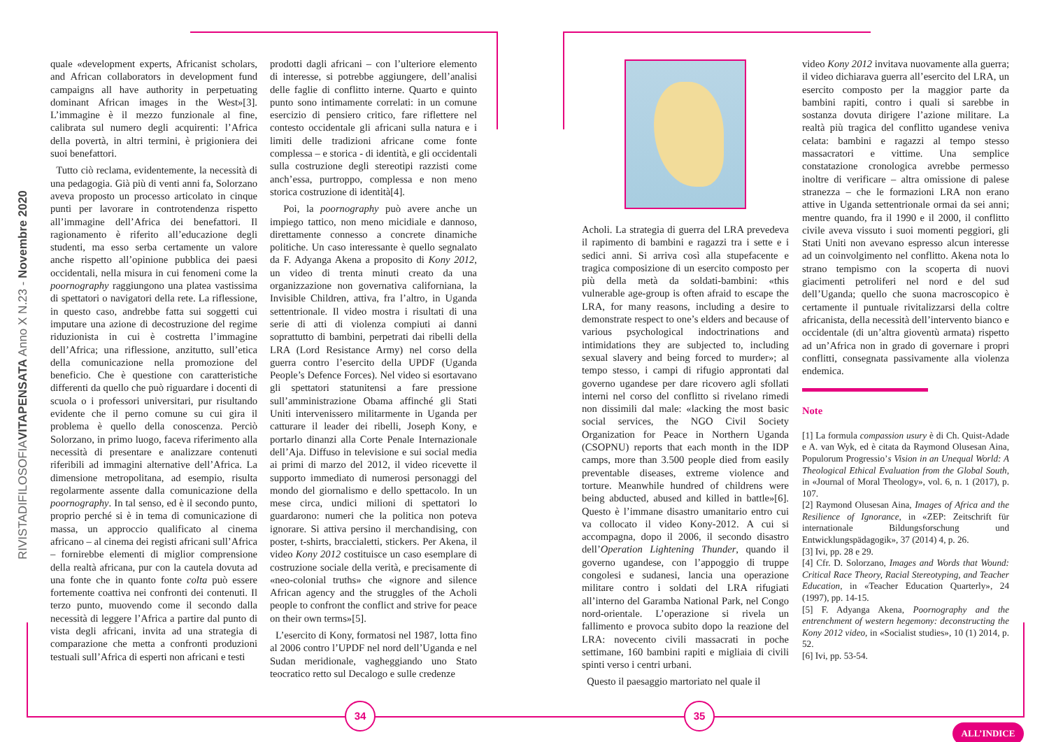RIVISTADIFILOSOFIAVITAPENSATA Anno X N.23 - Novembre 2020
quale «development experts, Africanist scholars, and African collaborators in development fund campaigns all have authority in perpetuating dominant African images in the West»[3]. L’immagine è il mezzo funzionale al fine, calibrata sul numero degli acquirenti: l’Africa della povertà, in altri termini, è prigioniera dei suoi benefattori.
Tutto ciò reclama, evidentemente, la necessità di una pedagogia. Già più di venti anni fa, Solorzano aveva proposto un processo articolato in cinque punti per lavorare in controtendenza rispetto all’immagine dell’Africa dei benefattori. Il ragionamento è riferito all’educazione degli studenti, ma esso serba certamente un valore anche rispetto all’opinione pubblica dei paesi occidentali, nella misura in cui fenomeni come la poornography raggiungono una platea vastissima di spettatori o navigatori della rete. La riflessione, in questo caso, andrebbe fatta sui soggetti cui imputare una azione di decostruzione del regime riduzionista in cui è costretta l’immagine dell’Africa; una riflessione, anzitutto, sull’etica della comunicazione nella promozione del beneficio. Che è questione con caratteristiche differenti da quello che può riguardare i docenti di scuola o i professori universitari, pur risultando evidente che il perno comune su cui gira il problema è quello della conoscenza. Perciò Solorzano, in primo luogo, faceva riferimento alla necessità di presentare e analizzare contenuti riferibili ad immagini alternative dell’Africa. La dimensione metropolitana, ad esempio, risulta regolarmente assente dalla comunicazione della poornography. In tal senso, ed è il secondo punto, proprio perché si è in tema di comunicazione di massa, un approccio qualificato al cinema africano – al cinema dei registi africani sull’Africa – fornirebbe elementi di miglior comprensione della realtà africana, pur con la cautela dovuta ad una fonte che in quanto fonte colta può essere fortemente coattiva nei confronti dei contenuti. Il terzo punto, muovendo come il secondo dalla necessità di leggere l’Africa a partire dal punto di vista degli africani, invita ad una strategia di comparazione che metta a confronti produzioni testuali sull’Africa di esperti non africani e testi
prodotti dagli africani – con l’ulteriore elemento di interesse, si potrebbe aggiungere, dell’analisi delle faglie di conflitto interne. Quarto e quinto punto sono intimamente correlati: in un comune esercizio di pensiero critico, fare riflettere nel contesto occidentale gli africani sulla natura e i limiti delle tradizioni africane come fonte complessa – e storica - di identità, e gli occidentali sulla costruzione degli stereotipi razzisti come anch’essa, purtroppo, complessa e non meno storica costruzione di identità[4].
Poi, la poornography può avere anche un impiego tattico, non meno micidiale e dannoso, direttamente connesso a concrete dinamiche politiche. Un caso interessante è quello segnalato da F. Adyanga Akena a proposito di Kony 2012, un video di trenta minuti creato da una organizzazione non governativa californiana, la Invisible Children, attiva, fra l’altro, in Uganda settentrionale. Il video mostra i risultati di una serie di atti di violenza compiuti ai danni soprattutto di bambini, perpetrati dai ribelli della LRA (Lord Resistance Army) nel corso della guerra contro l’esercito della UPDF (Uganda People’s Defence Forces). Nel video si esortavano gli spettatori statunitensi a fare pressione sull’amministrazione Obama affinché gli Stati Uniti intervenissero militarmente in Uganda per catturare il leader dei ribelli, Joseph Kony, e portarlo dinanzi alla Corte Penale Internazionale dell’Aja. Diffuso in televisione e sui social media ai primi di marzo del 2012, il video ricevette il supporto immediato di numerosi personaggi del mondo del giornalismo e dello spettacolo. In un mese circa, undici milioni di spettatori lo guardarono: numeri che la politica non poteva ignorare. Si attiva persino il merchandising, con poster, t-shirts, braccialetti, stickers. Per Akena, il video Kony 2012 costituisce un caso esemplare di costruzione sociale della verità, e precisamente di «neo-colonial truths» che «ignore and silence African agency and the struggles of the Acholi people to confront the conflict and strive for peace on their own terms»[5].
L’esercito di Kony, formatosi nel 1987, lotta fino al 2006 contro l’UPDF nel nord dell’Uganda e nel Sudan meridionale, vagheggiando uno Stato teocratico retto sul Decalogo e sulle credenze
Acholi. La strategia di guerra del LRA prevedeva il rapimento di bambini e ragazzi tra i sette e i sedici anni. Si arriva così alla stupefacente e tragica composizione di un esercito composto per più della metà da soldati-bambini: «this vulnerable age-group is often afraid to escape the LRA, for many reasons, including a desire to demonstrate respect to one’s elders and because of various psychological indoctrinations and intimidations they are subjected to, including sexual slavery and being forced to murder»; al tempo stesso, i campi di rifugio approntati dal governo ugandese per dare ricovero agli sfollati interni nel corso del conflitto si rivelano rimedi non dissimili dal male: «lacking the most basic social services, the NGO Civil Society Organization for Peace in Northern Uganda (CSOPNU) reports that each month in the IDP camps, more than 3.500 people died from easily preventable diseases, extreme violence and torture. Meanwhile hundred of childrens were being abducted, abused and killed in battle»[6]. Questo è l’immane disastro umanitario entro cui va collocato il video Kony-2012. A cui si accompagna, dopo il 2006, il secondo disastro dell’Operation Lightening Thunder, quando il governo ugandese, con l’appoggio di truppe congolesi e sudanesi, lancia una operazione militare contro i soldati del LRA rifugiati all’interno del Garamba National Park, nel Congo nord-orientale. L’operazione si rivela un fallimento e provoca subito dopo la reazione del LRA: novecento civili massacrati in poche settimane, 160 bambini rapiti e migliaia di civili spinti verso i centri urbani.
Questo il paesaggio martoriato nel quale il
video Kony 2012 invitava nuovamente alla guerra; il video dichiarava guerra all’esercito del LRA, un esercito composto per la maggior parte da bambini rapiti, contro i quali si sarebbe in sostanza dovuta dirigere l’azione militare. La realtà più tragica del conflitto ugandese veniva celata: bambini e ragazzi al tempo stesso massacratori e vittime. Una semplice constatazione cronologica avrebbe permesso inoltre di verificare – altra omissione di palese stranezza – che le formazioni LRA non erano attive in Uganda settentrionale ormai da sei anni; mentre quando, fra il 1990 e il 2000, il conflitto civile aveva vissuto i suoi momenti peggiori, gli Stati Uniti non avevano espresso alcun interesse ad un coinvolgimento nel conflitto. Akena nota lo strano tempismo con la scoperta di nuovi giacimenti petroliferi nel nord e del sud dell’Uganda; quello che suona macroscopico è certamente il puntuale rivitalizzarsi della coltre africanista, della necessità dell’intervento bianco e occidentale (di un’altra gioventù armata) rispetto ad un’Africa non in grado di governare i propri conflitti, consegnata passivamente alla violenza endemica.
Note
[1] La formula compassion usury è di Ch. Quist-Adade e A. van Wyk, ed è citata da Raymond Olusesan Aina, Populorum Progressio’s Vision in an Unequal World: A Theological Ethical Evaluation from the Global South, in «Journal of Moral Theology», vol. 6, n. 1 (2017), p. 107.
[2] Raymond Olusesan Aina, Images of Africa and the Resilience of Ignorance, in «ZEP: Zeitschrift für internationale Bildungsforschung und Entwicklungspädagogik», 37 (2014) 4, p. 26.
[3] Ivi, pp. 28 e 29.
[4] Cfr. D. Solorzano, Images and Words that Wound: Critical Race Theory, Racial Stereotyping, and Teacher Education, in «Teacher Education Quarterly», 24 (1997), pp. 14-15.
[5] F. Adyanga Akena, Poornography and the entrenchment of western hegemony: deconstructing the Kony 2012 video, in «Socialist studies», 10 (1) 2014, p. 52.
[6] Ivi, pp. 53-54.
34 35
ALL’INDICE